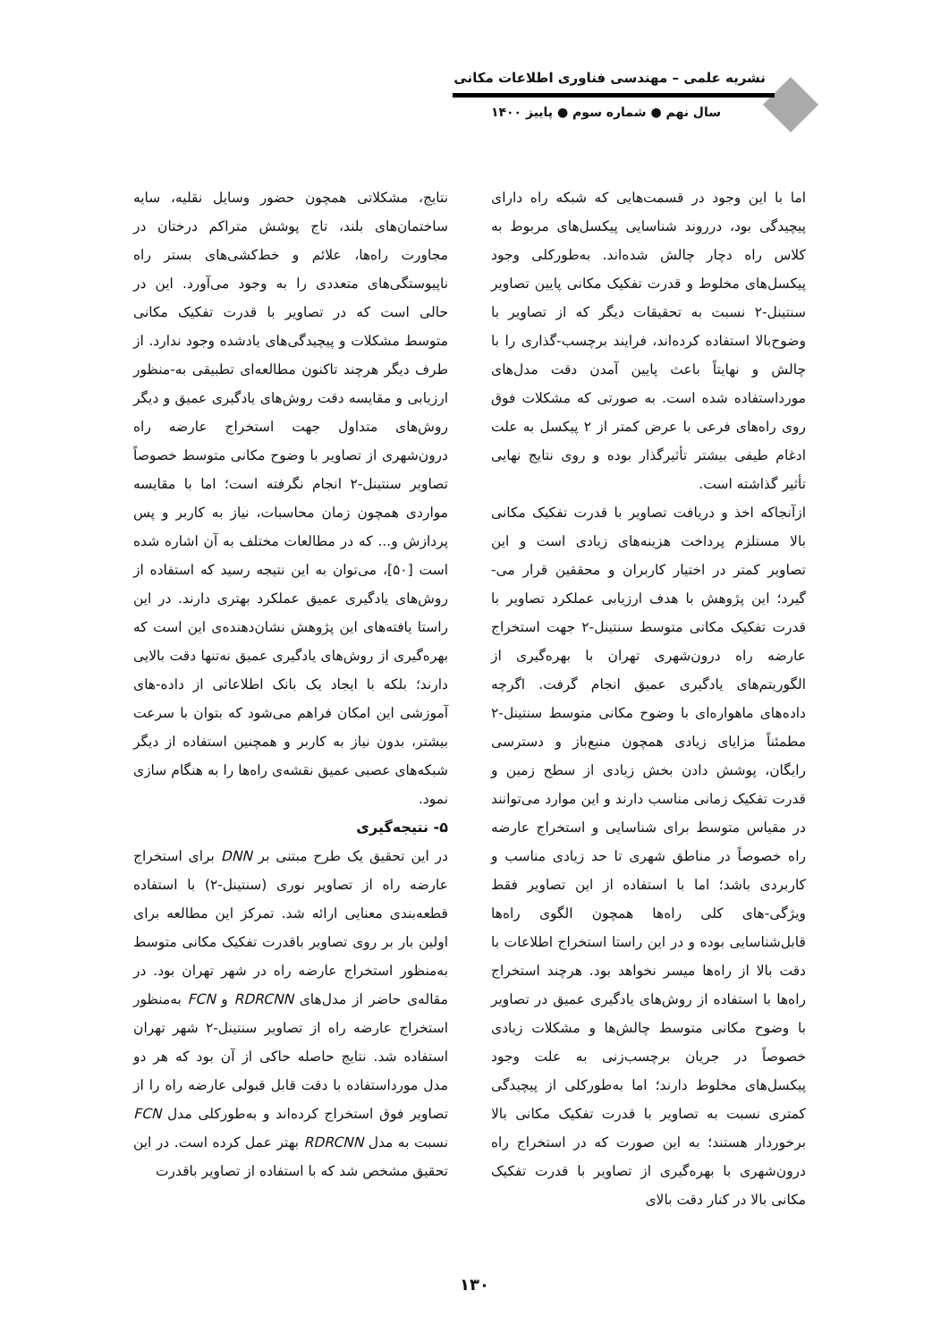نشریه علمی – مهندسی فناوری اطلاعات مکانی
سال نهم ● شماره سوم ● پاییز ۱۴۰۰
اما با این وجود در قسمت‌هایی که شبکه راه دارای پیچیدگی بود، درروند شناسایی پیکسل‌های مربوط به کلاس راه دچار چالش شده‌اند. به‌طورکلی وجود پیکسل‌های مخلوط و قدرت تفکیک مکانی پایین تصاویر سنتینل-۲ نسبت به تحقیقات دیگر که از تصاویر با وضوح‌بالا استفاده کرده‌اند، فرایند برچسب-گذاری را با چالش و نهایتاً باعث پایین آمدن دقت مدل‌های مورداستفاده شده است. به صورتی که مشکلات فوق روی راه‌های فرعی با عرض کمتر از ۲ پیکسل به علت ادغام طیفی بیشتر تأثیرگذار بوده و روی نتایج نهایی تأثیر گذاشته است.
ازآنجاکه اخذ و دریافت تصاویر با قدرت تفکیک مکانی بالا مستلزم پرداخت هزینه‌های زیادی است و این تصاویر کمتر در اختیار کاربران و محققین قرار می-گیرد؛ این پژوهش با هدف ارزیابی عملکرد تصاویر با قدرت تفکیک مکانی متوسط سنتینل-۲ جهت استخراج عارضه راه درون‌شهری تهران با بهره‌گیری از الگوریتم‌های یادگیری عمیق انجام گرفت. اگرچه داده‌های ماهواره‌ای با وضوح مکانی متوسط سنتینل-۲ مطمئناً مزایای زیادی همچون منبع‌باز و دسترسی رایگان، پوشش دادن بخش زیادی از سطح زمین و قدرت تفکیک زمانی مناسب دارند و این موارد می‌توانند در مقیاس متوسط برای شناسایی و استخراج عارضه راه خصوصاً در مناطق شهری تا حد زیادی مناسب و کاربردی باشد؛ اما با استفاده از این تصاویر فقط ویژگی-های کلی راه‌ها همچون الگوی راه‌ها قابل‌شناسایی بوده و در این راستا استخراج اطلاعات با دقت بالا از راه‌ها میسر نخواهد بود. هرچند استخراج راه‌ها با استفاده از روش‌های یادگیری عمیق در تصاویر با وضوح مکانی متوسط چالش‌ها و مشکلات زیادی خصوصاً در جریان برچسب‌زنی به علت وجود پیکسل‌های مخلوط دارند؛ اما به‌طورکلی از پیچیدگی کمتری نسبت به تصاویر با قدرت تفکیک مکانی بالا برخوردار هستند؛ به این صورت که در استخراج راه درون‌شهری با بهره‌گیری از تصاویر با قدرت تفکیک مکانی بالا در کنار دقت بالای
نتایج، مشکلاتی همچون حضور وسایل نقلیه، سایه ساختمان‌های بلند، تاج پوشش متراکم درختان در مجاورت راه‌ها، علائم و خط‌کشی‌های بستر راه ناپیوستگی‌های متعددی را به وجود می‌آورد. این در حالی است که در تصاویر با قدرت تفکیک مکانی متوسط مشکلات و پیچیدگی‌های یادشده وجود ندارد. از طرف دیگر هرچند تاکنون مطالعه‌ای تطبیقی به-منظور ارزیابی و مقایسه دقت روش‌های یادگیری عمیق و دیگر روش‌های متداول جهت استخراج عارضه راه درون‌شهری از تصاویر با وضوح مکانی متوسط خصوصاً تصاویر سنتینل-۲ انجام نگرفته است؛ اما با مقایسه مواردی همچون زمان محاسبات، نیاز به کاربر و پس پردازش و... که در مطالعات مختلف به آن اشاره شده است [۵۰]، می‌توان به این نتیجه رسید که استفاده از روش‌های یادگیری عمیق عملکرد بهتری دارند. در این راستا یافته‌های این پژوهش نشان‌دهنده‌ی این است که بهره‌گیری از روش‌های یادگیری عمیق نه‌تنها دقت بالایی دارند؛ بلکه با ایجاد یک بانک اطلاعاتی از داده-های آموزشی این امکان فراهم می‌شود که بتوان با سرعت بیشتر، بدون نیاز به کاربر و همچنین استفاده از دیگر شبکه‌های عصبی عمیق نقشه‌ی راه‌ها را به هنگام سازی نمود.
۵- نتیجه‌گیری
در این تحقیق یک طرح مبتنی بر DNN برای استخراج عارضه راه از تصاویر نوری (سنتینل-۲) با استفاده قطعه‌بندی معنایی ارائه شد. تمرکز این مطالعه برای اولین بار بر روی تصاویر باقدرت تفکیک مکانی متوسط به‌منظور استخراج عارضه راه در شهر تهران بود. در مقاله‌ی حاضر از مدل‌های RDRCNN و FCN به‌منظور استخراج عارضه راه از تصاویر سنتینل-۲ شهر تهران استفاده شد. نتایج حاصله حاکی از آن بود که هر دو مدل مورداستفاده با دقت قابل قبولی عارضه راه را از تصاویر فوق استخراج کرده‌اند و به‌طورکلی مدل FCN نسبت به مدل RDRCNN بهتر عمل کرده است. در این تحقیق مشخص شد که با استفاده از تصاویر باقدرت
۱۳۰